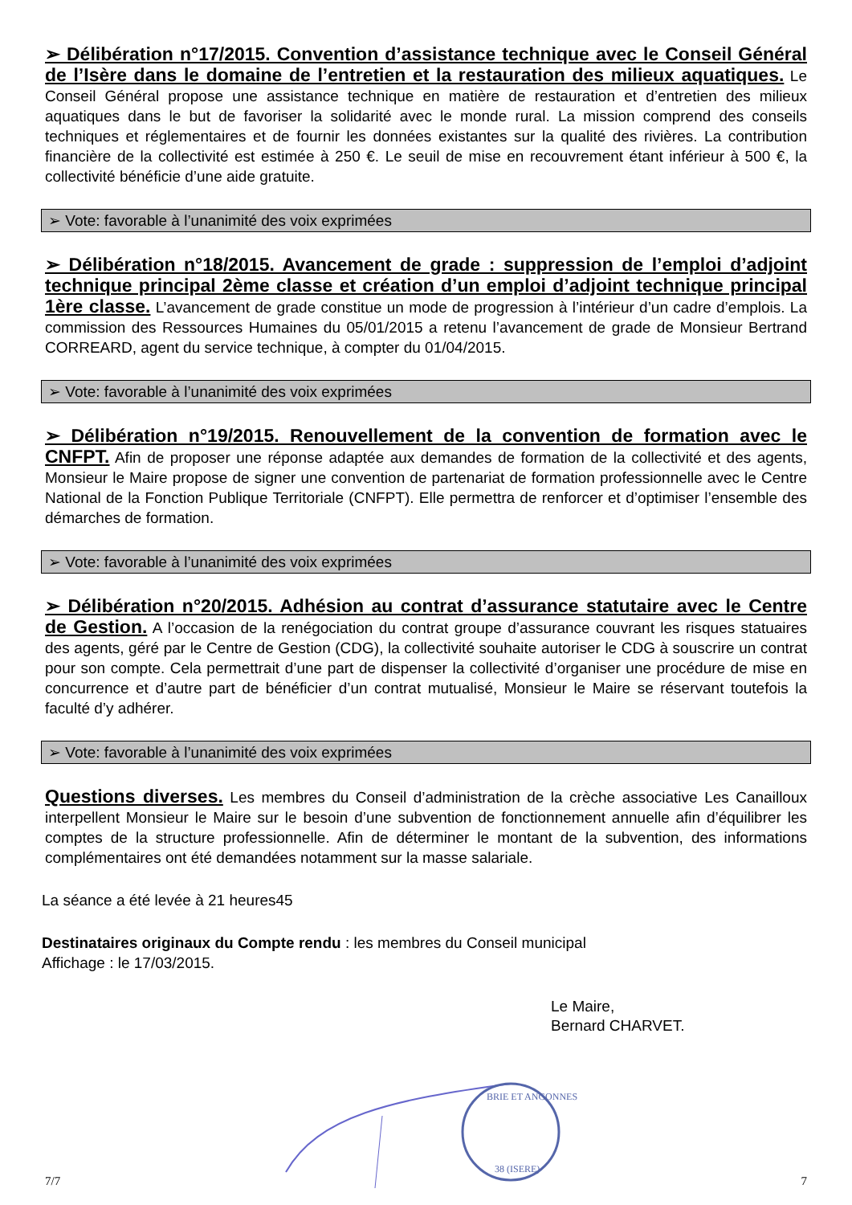➢ Délibération n°17/2015. Convention d’assistance technique avec le Conseil Général de l’Isère dans le domaine de l’entretien et la restauration des milieux aquatiques. Le Conseil Général propose une assistance technique en matière de restauration et d’entretien des milieux aquatiques dans le but de favoriser la solidarité avec le monde rural. La mission comprend des conseils techniques et réglementaires et de fournir les données existantes sur la qualité des rivières. La contribution financière de la collectivité est estimée à 250 €. Le seuil de mise en recouvrement étant inférieur à 500 €, la collectivité bénéficie d’une aide gratuite.
➢ Vote: favorable à l’unanimité des voix exprimées
➢ Délibération n°18/2015. Avancement de grade : suppression de l’emploi d’adjoint technique principal 2ème classe et création d’un emploi d’adjoint technique principal 1ère classe. L’avancement de grade constitue un mode de progression à l’intérieur d’un cadre d’emplois. La commission des Ressources Humaines du 05/01/2015 a retenu l’avancement de grade de Monsieur Bertrand CORREARD, agent du service technique, à compter du 01/04/2015.
➢ Vote: favorable à l’unanimité des voix exprimées
➢ Délibération n°19/2015. Renouvellement de la convention de formation avec le CNFPT. Afin de proposer une réponse adaptée aux demandes de formation de la collectivité et des agents, Monsieur le Maire propose de signer une convention de partenariat de formation professionnelle avec le Centre National de la Fonction Publique Territoriale (CNFPT). Elle permettra de renforcer et d’optimiser l’ensemble des démarches de formation.
➢ Vote: favorable à l’unanimité des voix exprimées
➢ Délibération n°20/2015. Adhésion au contrat d’assurance statutaire avec le Centre de Gestion. A l’occasion de la renégociation du contrat groupe d’assurance couvrant les risques statuaires des agents, géré par le Centre de Gestion (CDG), la collectivité souhaite autoriser le CDG à souscrire un contrat pour son compte. Cela permettrait d’une part de dispenser la collectivité d’organiser une procédure de mise en concurrence et d’autre part de bénéficier d’un contrat mutualisé, Monsieur le Maire se réservant toutefois la faculté d’y adhérer.
➢ Vote: favorable à l’unanimité des voix exprimées
Questions diverses. Les membres du Conseil d’administration de la crèche associative Les Canailloux interpellent Monsieur le Maire sur le besoin d’une subvention de fonctionnement annuelle afin d’équilibrer les comptes de la structure professionnelle. Afin de déterminer le montant de la subvention, des informations complémentaires ont été demandées notamment sur la masse salariale.
La séance a été levée à 21 heures45
Destinataires originaux du Compte rendu : les membres du Conseil municipal
Affichage : le 17/03/2015.
Le Maire,
Bernard CHARVET.
7/7
BRIE ET ANGONNES
38 (ISERE)
7